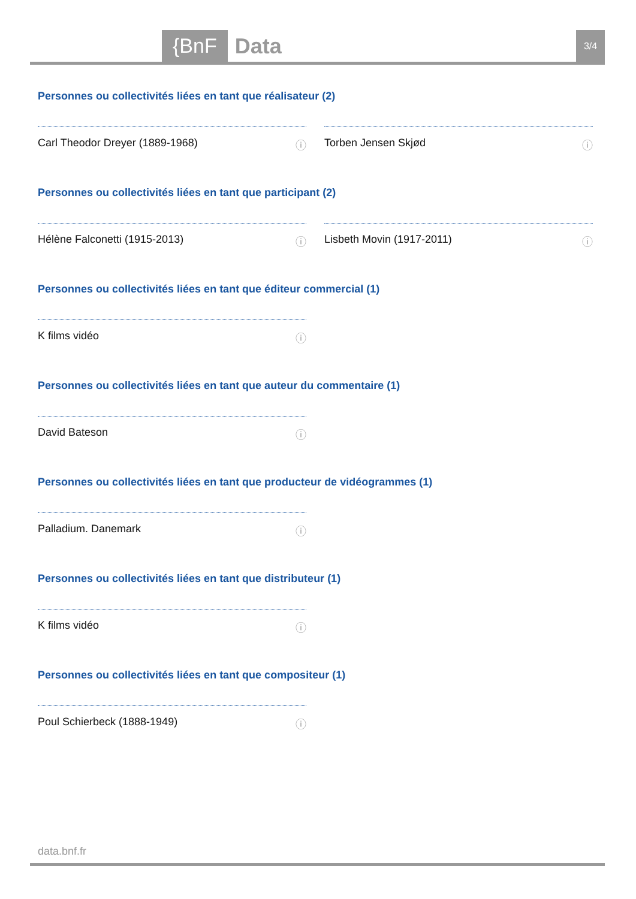{BnF Data 3/4
Personnes ou collectivités liées en tant que réalisateur (2)
Carl Theodor Dreyer (1889-1968) ⓘ Torben Jensen Skjød ⓘ
Personnes ou collectivités liées en tant que participant (2)
Hélène Falconetti (1915-2013) ⓘ Lisbeth Movin (1917-2011) ⓘ
Personnes ou collectivités liées en tant que éditeur commercial (1)
K films vidéo ⓘ
Personnes ou collectivités liées en tant que auteur du commentaire (1)
David Bateson ⓘ
Personnes ou collectivités liées en tant que producteur de vidéogrammes (1)
Palladium. Danemark ⓘ
Personnes ou collectivités liées en tant que distributeur (1)
K films vidéo ⓘ
Personnes ou collectivités liées en tant que compositeur (1)
Poul Schierbeck (1888-1949) ⓘ
data.bnf.fr